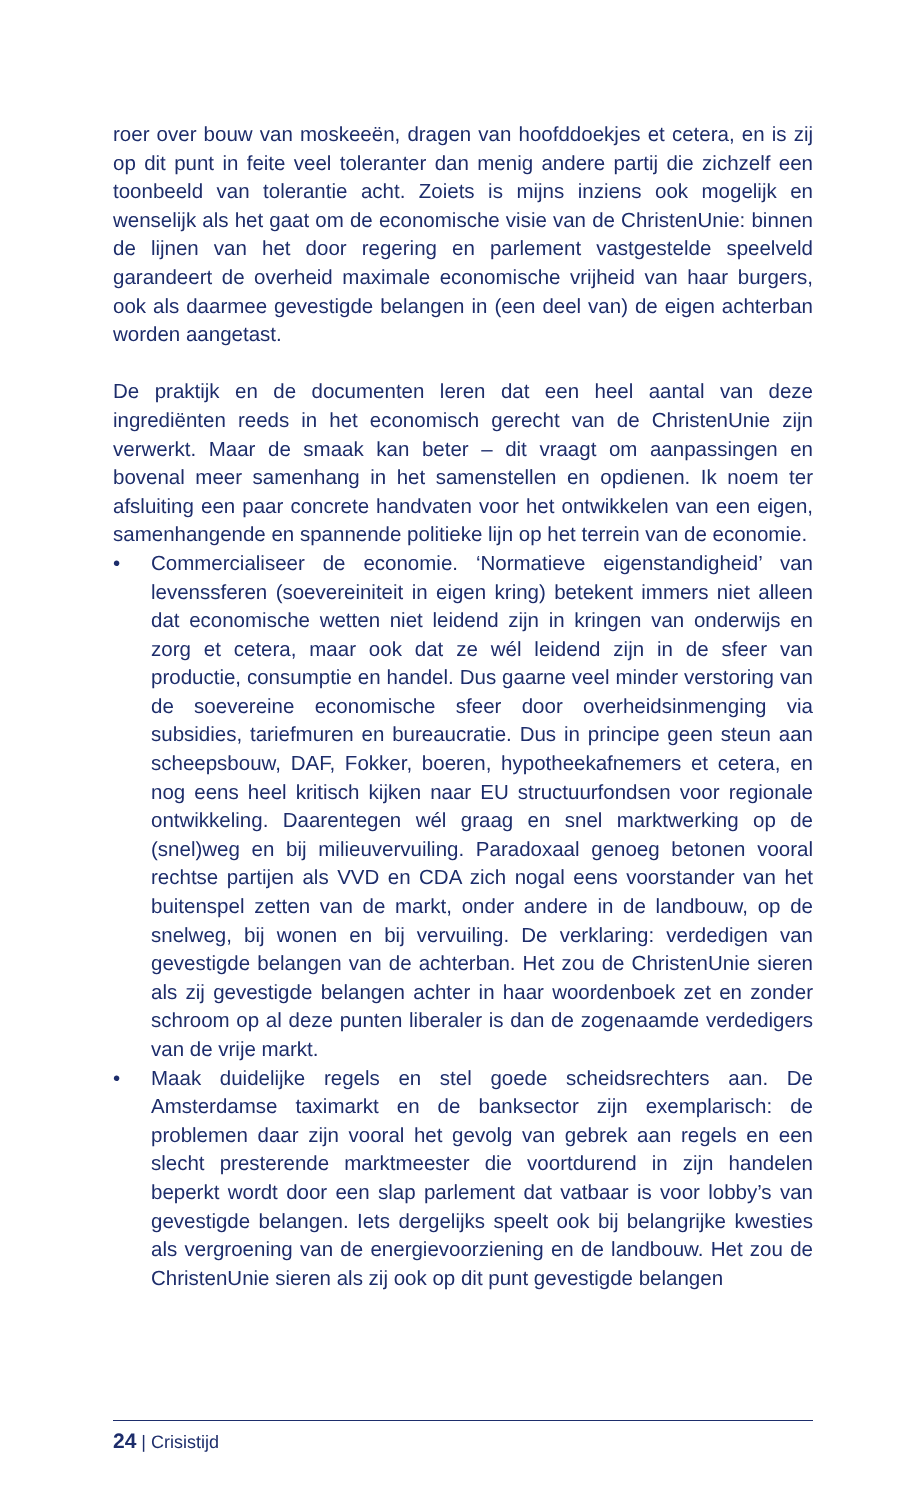roer over bouw van moskeeën, dragen van hoofddoekjes et cetera, en is zij op dit punt in feite veel toleranter dan menig andere partij die zichzelf een toonbeeld van tolerantie acht. Zoiets is mijns inziens ook mogelijk en wenselijk als het gaat om de economische visie van de ChristenUnie: binnen de lijnen van het door regering en parlement vastgestelde speelveld garandeert de overheid maximale economische vrijheid van haar burgers, ook als daarmee gevestigde belangen in (een deel van) de eigen achterban worden aangetast.
De praktijk en de documenten leren dat een heel aantal van deze ingrediënten reeds in het economisch gerecht van de ChristenUnie zijn verwerkt. Maar de smaak kan beter – dit vraagt om aanpassingen en bovenal meer samenhang in het samenstellen en opdienen. Ik noem ter afsluiting een paar concrete handvaten voor het ontwikkelen van een eigen, samenhangende en spannende politieke lijn op het terrein van de economie.
• Commercialiseer de economie. ‘Normatieve eigenstandigheid’ van levenssferen (soevereiniteit in eigen kring) betekent immers niet alleen dat economische wetten niet leidend zijn in kringen van onderwijs en zorg et cetera, maar ook dat ze wél leidend zijn in de sfeer van productie, consumptie en handel. Dus gaarne veel minder verstoring van de soevereine economische sfeer door overheidsinmenging via subsidies, tariefmuren en bureaucratie. Dus in principe geen steun aan scheepsbouw, DAF, Fokker, boeren, hypotheekafnemers et cetera, en nog eens heel kritisch kijken naar EU structuurfondsen voor regionale ontwikkeling. Daarentegen wél graag en snel marktwerking op de (snel)weg en bij milieuvervuiling. Paradoxaal genoeg betonen vooral rechtse partijen als VVD en CDA zich nogal eens voorstander van het buitenspel zetten van de markt, onder andere in de landbouw, op de snelweg, bij wonen en bij vervuiling. De verklaring: verdedigen van gevestigde belangen van de achterban. Het zou de ChristenUnie sieren als zij gevestigde belangen achter in haar woordenboek zet en zonder schroom op al deze punten liberaler is dan de zogenaamde verdedigers van de vrije markt.
• Maak duidelijke regels en stel goede scheidsrechters aan. De Amsterdamse taximarkt en de banksector zijn exemplarisch: de problemen daar zijn vooral het gevolg van gebrek aan regels en een slecht presterende marktmeester die voortdurend in zijn handelen beperkt wordt door een slap parlement dat vatbaar is voor lobby’s van gevestigde belangen. Iets dergelijks speelt ook bij belangrijke kwesties als vergroening van de energievoorziening en de landbouw. Het zou de ChristenUnie sieren als zij ook op dit punt gevestigde belangen
24 | Crisistijd